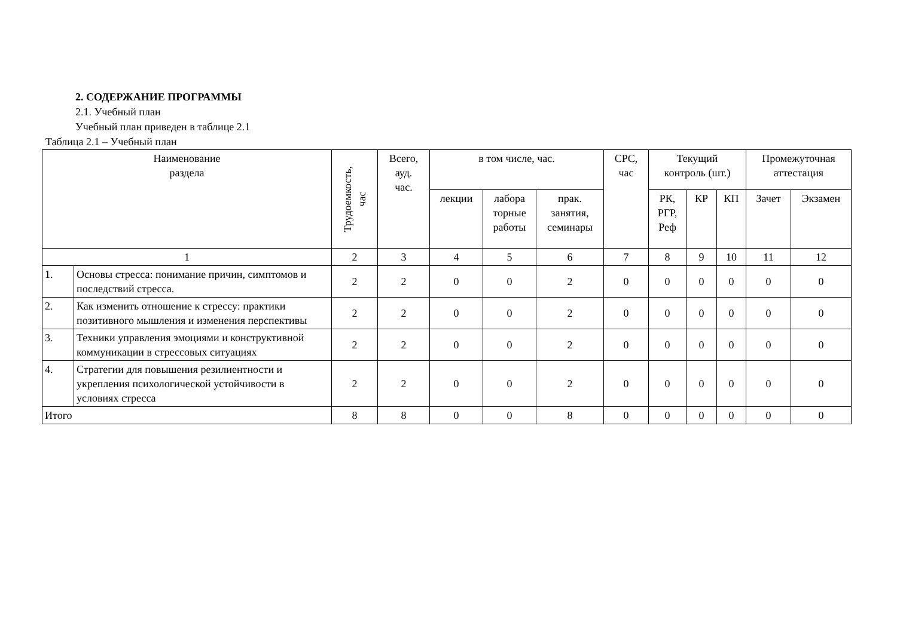2. СОДЕРЖАНИЕ ПРОГРАММЫ
2.1. Учебный план
Учебный план приведен в таблице 2.1
Таблица 2.1 – Учебный план
| Наименование раздела | | Трудоемкость, час | Всего, ауд. час. | в том числе, час. | | | СРС, час | Текущий контроль (шт.) | | | Промежуточная аттестация | |
| --- | --- | --- | --- | --- | --- | --- | --- | --- | --- | --- | --- | --- |
| | | | | лекции | лабора торные работы | прак. занятия, семинары | | РК, РГР, Реф | КР | КП | Зачет | Экзамен |
| 1 | | 2 | 3 | 4 | 5 | 6 | 7 | 8 | 9 | 10 | 11 | 12 |
| 1. | Основы стресса: понимание причин, симптомов и последствий стресса. | 2 | 2 | 0 | 0 | 2 | 0 | 0 | 0 | 0 | 0 | 0 |
| 2. | Как изменить отношение к стрессу: практики позитивного мышления и изменения перспективы | 2 | 2 | 0 | 0 | 2 | 0 | 0 | 0 | 0 | 0 | 0 |
| 3. | Техники управления эмоциями и конструктивной коммуникации в стрессовых ситуациях | 2 | 2 | 0 | 0 | 2 | 0 | 0 | 0 | 0 | 0 | 0 |
| 4. | Стратегии для повышения резилиентности и укрепления психологической устойчивости в условиях стресса | 2 | 2 | 0 | 0 | 2 | 0 | 0 | 0 | 0 | 0 | 0 |
| Итого | | 8 | 8 | 0 | 0 | 8 | 0 | 0 | 0 | 0 | 0 | 0 |